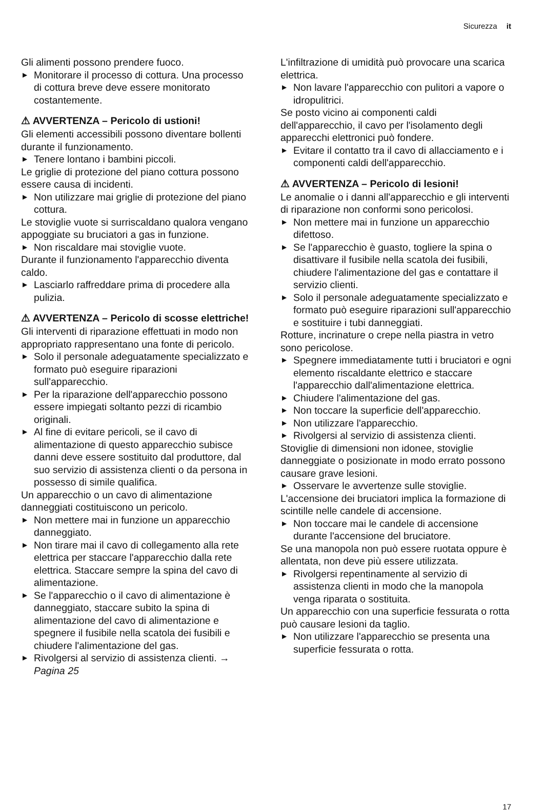Sicurezza it
Gli alimenti possono prendere fuoco.
▶ Monitorare il processo di cottura. Una processo di cottura breve deve essere monitorato costantemente.
⚠ AVVERTENZA – Pericolo di ustioni!
Gli elementi accessibili possono diventare bollenti durante il funzionamento.
▶ Tenere lontano i bambini piccoli.
Le griglie di protezione del piano cottura possono essere causa di incidenti.
▶ Non utilizzare mai griglie di protezione del piano cottura.
Le stoviglie vuote si surriscaldano qualora vengano appoggiate su bruciatori a gas in funzione.
▶ Non riscaldare mai stoviglie vuote.
Durante il funzionamento l'apparecchio diventa caldo.
▶ Lasciarlo raffreddare prima di procedere alla pulizia.
⚠ AVVERTENZA – Pericolo di scosse elettriche!
Gli interventi di riparazione effettuati in modo non appropriato rappresentano una fonte di pericolo.
▶ Solo il personale adeguatamente specializzato e formato può eseguire riparazioni sull'apparecchio.
▶ Per la riparazione dell'apparecchio possono essere impiegati soltanto pezzi di ricambio originali.
▶ Al fine di evitare pericoli, se il cavo di alimentazione di questo apparecchio subisce danni deve essere sostituito dal produttore, dal suo servizio di assistenza clienti o da persona in possesso di simile qualifica.
Un apparecchio o un cavo di alimentazione danneggiati costituiscono un pericolo.
▶ Non mettere mai in funzione un apparecchio danneggiato.
▶ Non tirare mai il cavo di collegamento alla rete elettrica per staccare l'apparecchio dalla rete elettrica. Staccare sempre la spina del cavo di alimentazione.
▶ Se l'apparecchio o il cavo di alimentazione è danneggiato, staccare subito la spina di alimentazione del cavo di alimentazione e spegnere il fusibile nella scatola dei fusibili e chiudere l'alimentazione del gas.
▶ Rivolgersi al servizio di assistenza clienti. → Pagina 25
L'infiltrazione di umidità può provocare una scarica elettrica.
▶ Non lavare l'apparecchio con pulitori a vapore o idropulitrici.
Se posto vicino ai componenti caldi dell'apparecchio, il cavo per l'isolamento degli apparecchi elettronici può fondere.
▶ Evitare il contatto tra il cavo di allacciamento e i componenti caldi dell'apparecchio.
⚠ AVVERTENZA – Pericolo di lesioni!
Le anomalie o i danni all'apparecchio e gli interventi di riparazione non conformi sono pericolosi.
▶ Non mettere mai in funzione un apparecchio difettoso.
▶ Se l'apparecchio è guasto, togliere la spina o disattivare il fusibile nella scatola dei fusibili, chiudere l'alimentazione del gas e contattare il servizio clienti.
▶ Solo il personale adeguatamente specializzato e formato può eseguire riparazioni sull'apparecchio e sostituire i tubi danneggiati.
Rotture, incrinature o crepe nella piastra in vetro sono pericolose.
▶ Spegnere immediatamente tutti i bruciatori e ogni elemento riscaldante elettrico e staccare l'apparecchio dall'alimentazione elettrica.
▶ Chiudere l'alimentazione del gas.
▶ Non toccare la superficie dell'apparecchio.
▶ Non utilizzare l'apparecchio.
▶ Rivolgersi al servizio di assistenza clienti.
Stoviglie di dimensioni non idonee, stoviglie danneggiate o posizionate in modo errato possono causare grave lesioni.
▶ Osservare le avvertenze sulle stoviglie.
L'accensione dei bruciatori implica la formazione di scintille nelle candele di accensione.
▶ Non toccare mai le candele di accensione durante l'accensione del bruciatore.
Se una manopola non può essere ruotata oppure è allentata, non deve più essere utilizzata.
▶ Rivolgersi repentinamente al servizio di assistenza clienti in modo che la manopola venga riparata o sostituita.
Un apparecchio con una superficie fessurata o rotta può causare lesioni da taglio.
▶ Non utilizzare l'apparecchio se presenta una superficie fessurata o rotta.
17